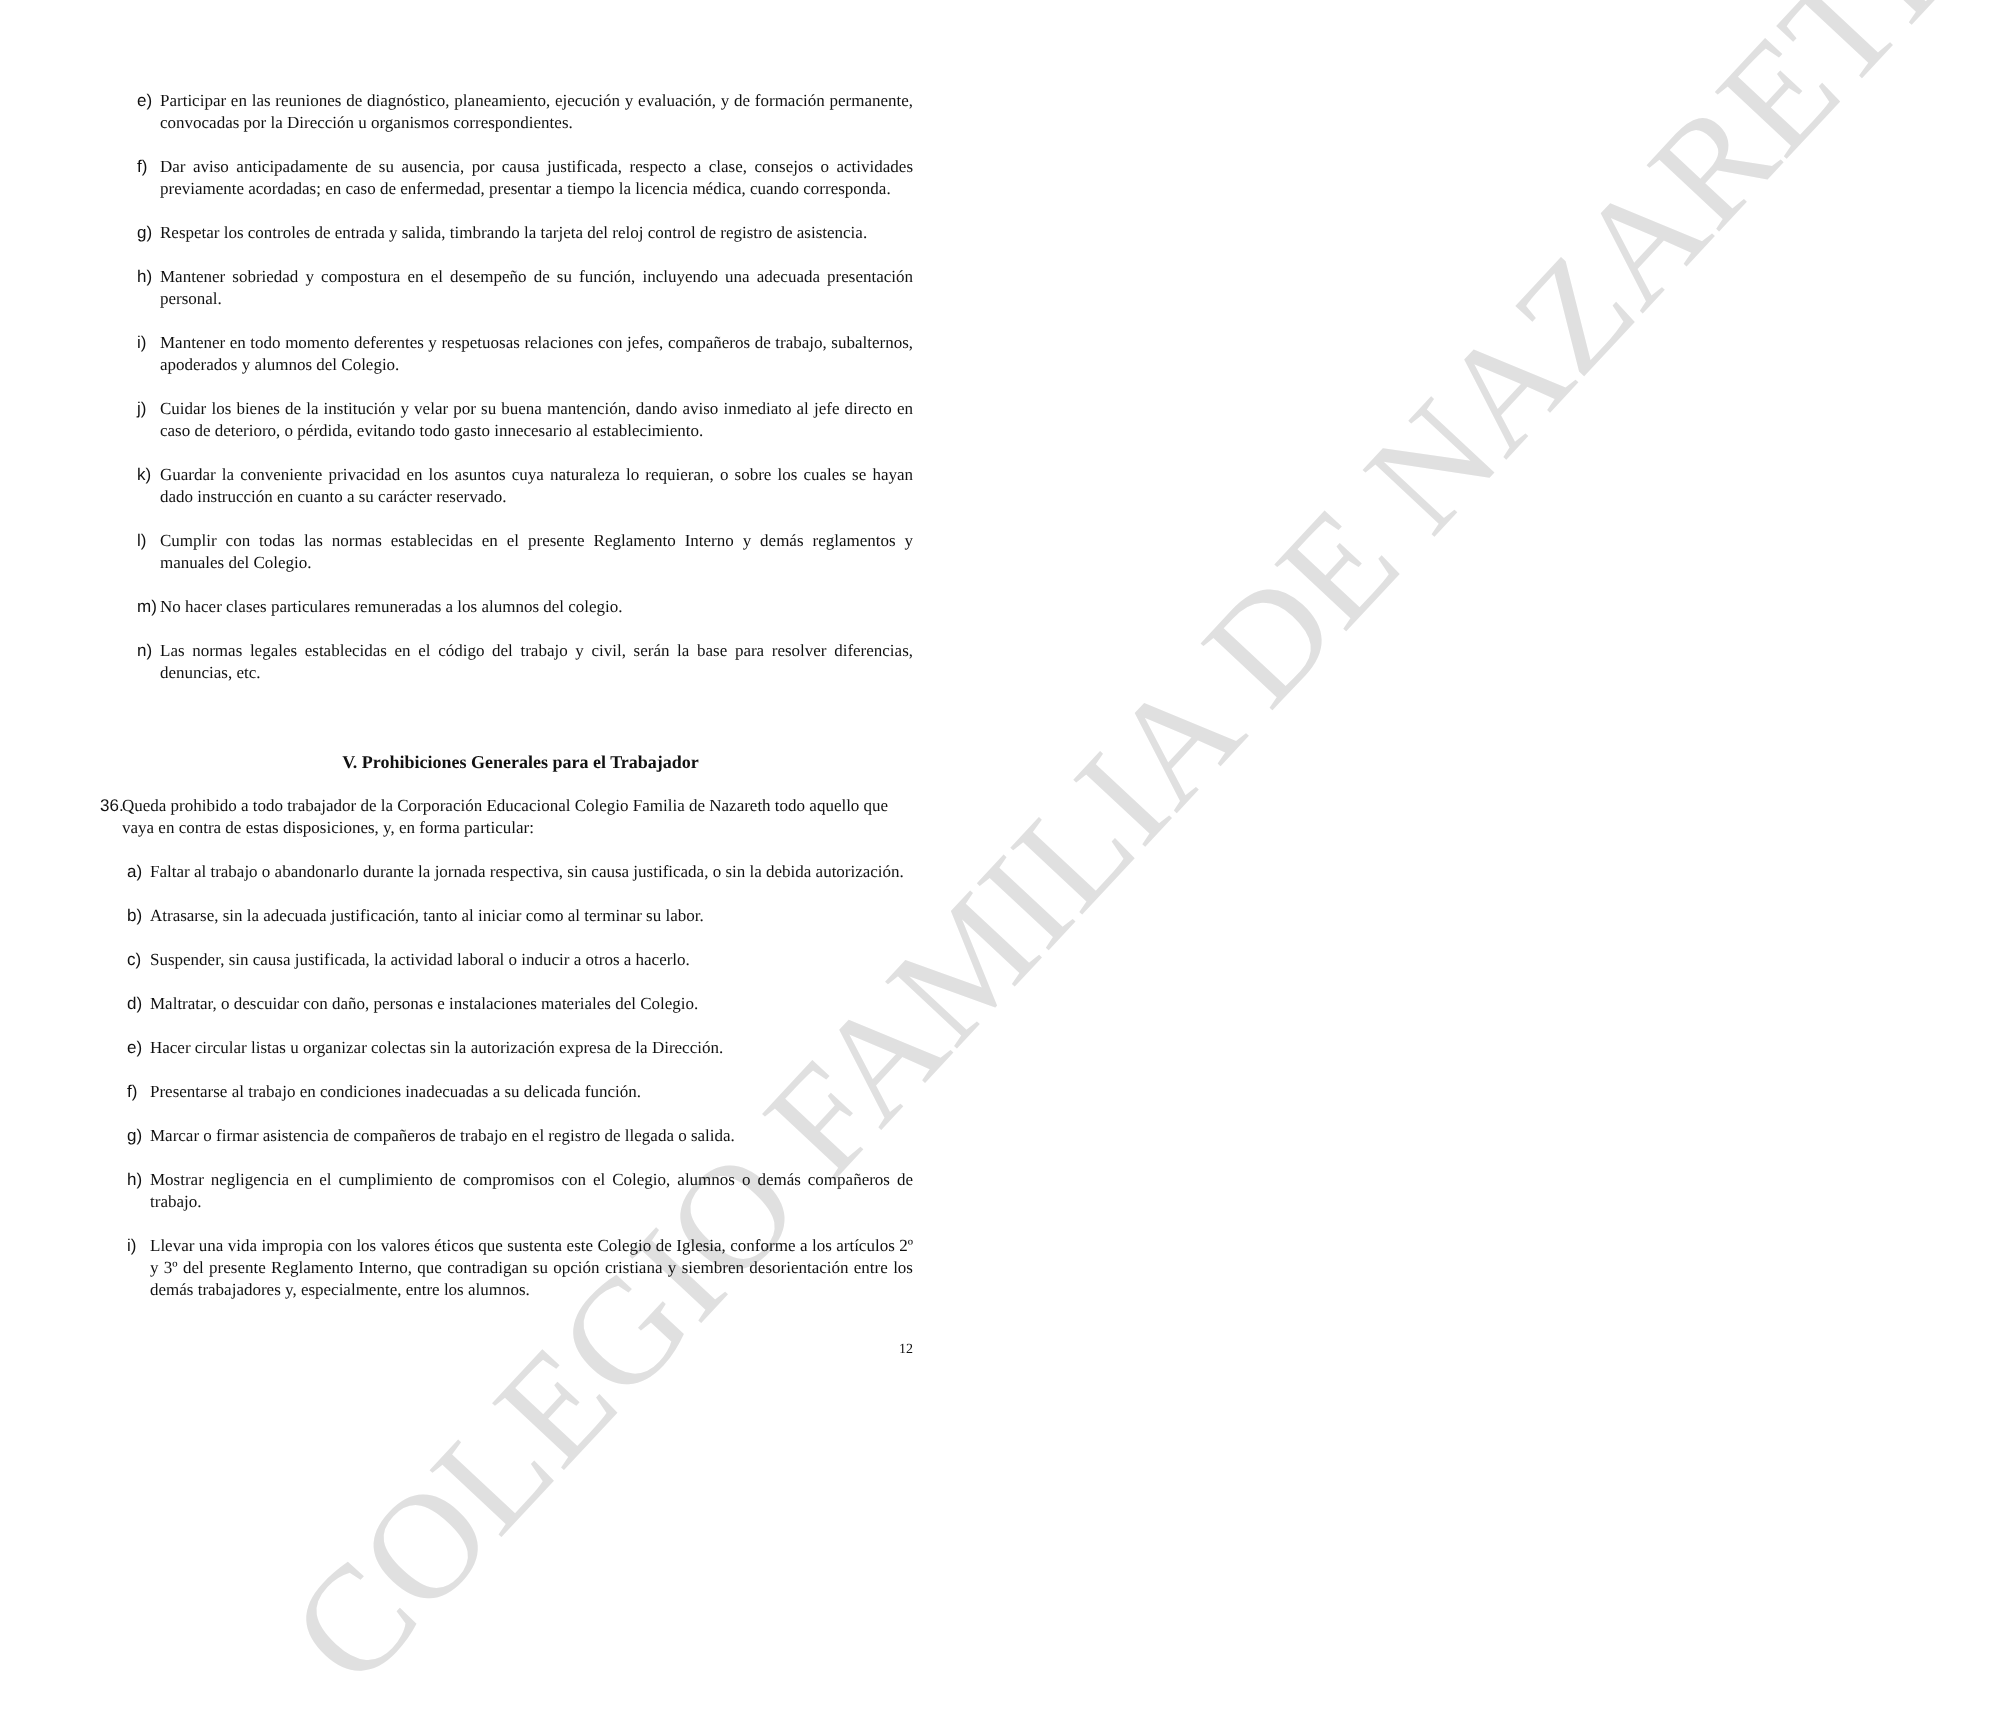COLEGIO FAMILIA DE NAZARETH
e) Participar en las reuniones de diagnóstico, planeamiento, ejecución y evaluación, y de formación permanente, convocadas por la Dirección u organismos correspondientes.
f) Dar aviso anticipadamente de su ausencia, por causa justificada, respecto a clase, consejos o actividades previamente acordadas; en caso de enfermedad, presentar a tiempo la licencia médica, cuando corresponda.
g) Respetar los controles de entrada y salida, timbrando la tarjeta del reloj control de registro de asistencia.
h) Mantener sobriedad y compostura en el desempeño de su función, incluyendo una adecuada presentación personal.
i) Mantener en todo momento deferentes y respetuosas relaciones con jefes, compañeros de trabajo, subalternos, apoderados y alumnos del Colegio.
j) Cuidar los bienes de la institución y velar por su buena mantención, dando aviso inmediato al jefe directo en caso de deterioro, o pérdida, evitando todo gasto innecesario al establecimiento.
k) Guardar la conveniente privacidad en los asuntos cuya naturaleza lo requieran, o sobre los cuales se hayan dado instrucción en cuanto a su carácter reservado.
l) Cumplir con todas las normas establecidas en el presente Reglamento Interno y demás reglamentos y manuales del Colegio.
m) No hacer clases particulares remuneradas a los alumnos del colegio.
n) Las normas legales establecidas en el código del trabajo y civil, serán la base para resolver diferencias, denuncias, etc.
V. Prohibiciones Generales para el Trabajador
36. Queda prohibido a todo trabajador de la Corporación Educacional Colegio Familia de Nazareth todo aquello que vaya en contra de estas disposiciones, y, en forma particular:
a) Faltar al trabajo o abandonarlo durante la jornada respectiva, sin causa justificada, o sin la debida autorización.
b) Atrasarse, sin la adecuada justificación, tanto al iniciar como al terminar su labor.
c) Suspender, sin causa justificada, la actividad laboral o inducir a otros a hacerlo.
d) Maltratar, o descuidar con daño, personas e instalaciones materiales del Colegio.
e) Hacer circular listas u organizar colectas sin la autorización expresa de la Dirección.
f) Presentarse al trabajo en condiciones inadecuadas a su delicada función.
g) Marcar o firmar asistencia de compañeros de trabajo en el registro de llegada o salida.
h) Mostrar negligencia en el cumplimiento de compromisos con el Colegio, alumnos o demás compañeros de trabajo.
i) Llevar una vida impropia con los valores éticos que sustenta este Colegio de Iglesia, conforme a los artículos 2º y 3º del presente Reglamento Interno, que contradigan su opción cristiana y siembren desorientación entre los demás trabajadores y, especialmente, entre los alumnos.
12